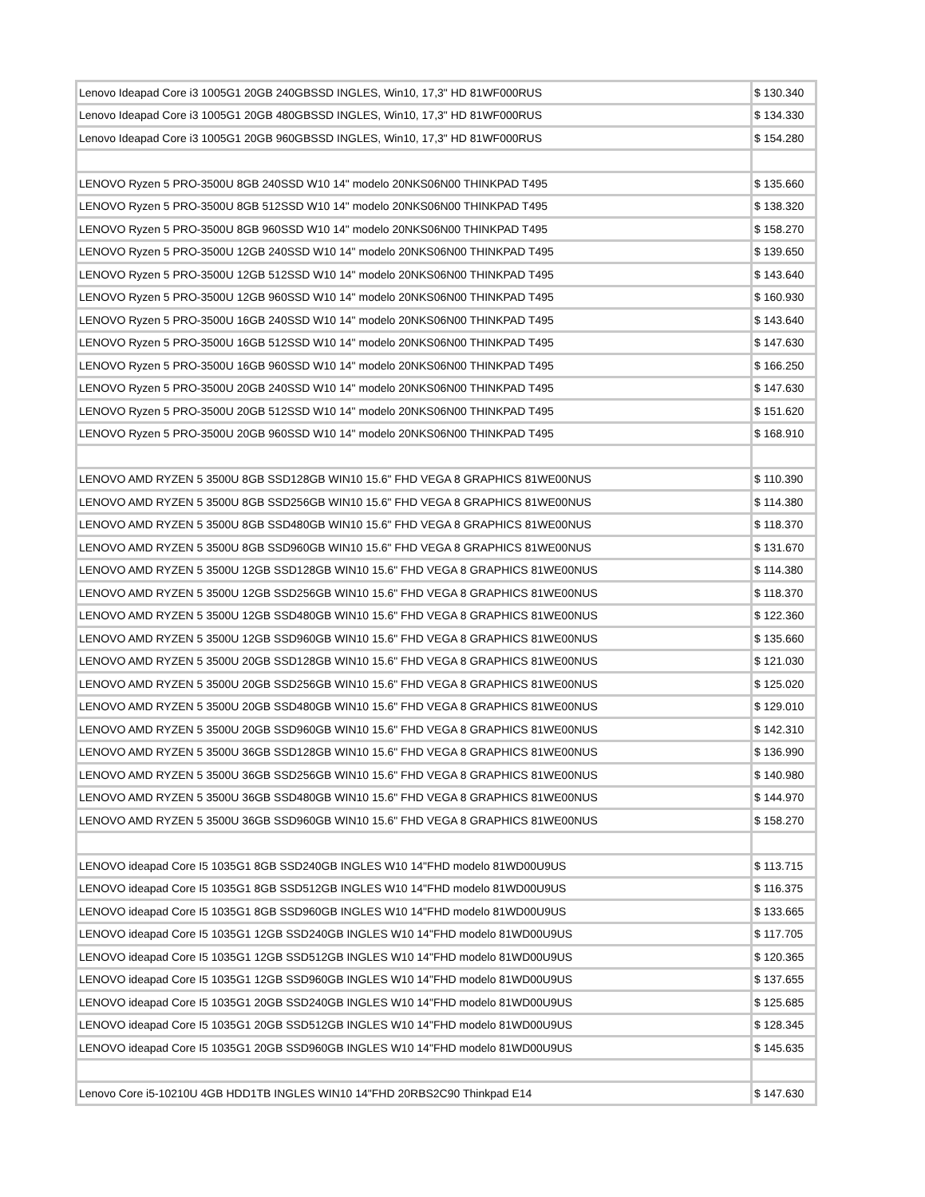| Lenovo Ideapad Core i3 1005G1 20GB 240GBSSD INGLES, Win10, 17,3" HD 81WF000RUS | $ 130.340 |
| Lenovo Ideapad Core i3 1005G1 20GB 480GBSSD INGLES, Win10, 17,3" HD 81WF000RUS | $ 134.330 |
| Lenovo Ideapad Core i3 1005G1 20GB 960GBSSD INGLES, Win10, 17,3" HD 81WF000RUS | $ 154.280 |
| LENOVO Ryzen 5 PRO-3500U 8GB 240SSD W10 14" modelo 20NKS06N00 THINKPAD T495 | $ 135.660 |
| LENOVO Ryzen 5 PRO-3500U 8GB 512SSD W10 14" modelo 20NKS06N00 THINKPAD T495 | $ 138.320 |
| LENOVO Ryzen 5 PRO-3500U 8GB 960SSD W10 14" modelo 20NKS06N00 THINKPAD T495 | $ 158.270 |
| LENOVO Ryzen 5 PRO-3500U 12GB 240SSD W10 14" modelo 20NKS06N00 THINKPAD T495 | $ 139.650 |
| LENOVO Ryzen 5 PRO-3500U 12GB 512SSD W10 14" modelo 20NKS06N00 THINKPAD T495 | $ 143.640 |
| LENOVO Ryzen 5 PRO-3500U 12GB 960SSD W10 14" modelo 20NKS06N00 THINKPAD T495 | $ 160.930 |
| LENOVO Ryzen 5 PRO-3500U 16GB 240SSD W10 14" modelo 20NKS06N00 THINKPAD T495 | $ 143.640 |
| LENOVO Ryzen 5 PRO-3500U 16GB 512SSD W10 14" modelo 20NKS06N00 THINKPAD T495 | $ 147.630 |
| LENOVO Ryzen 5 PRO-3500U 16GB 960SSD W10 14" modelo 20NKS06N00 THINKPAD T495 | $ 166.250 |
| LENOVO Ryzen 5 PRO-3500U 20GB 240SSD W10 14" modelo 20NKS06N00 THINKPAD T495 | $ 147.630 |
| LENOVO Ryzen 5 PRO-3500U 20GB 512SSD W10 14" modelo 20NKS06N00 THINKPAD T495 | $ 151.620 |
| LENOVO Ryzen 5 PRO-3500U 20GB 960SSD W10 14" modelo 20NKS06N00 THINKPAD T495 | $ 168.910 |
| LENOVO AMD RYZEN 5 3500U 8GB SSD128GB WIN10 15.6" FHD VEGA 8 GRAPHICS 81WE00NUS | $ 110.390 |
| LENOVO AMD RYZEN 5 3500U 8GB SSD256GB WIN10 15.6" FHD VEGA 8 GRAPHICS 81WE00NUS | $ 114.380 |
| LENOVO AMD RYZEN 5 3500U 8GB SSD480GB WIN10 15.6" FHD VEGA 8 GRAPHICS 81WE00NUS | $ 118.370 |
| LENOVO AMD RYZEN 5 3500U 8GB SSD960GB WIN10 15.6" FHD VEGA 8 GRAPHICS 81WE00NUS | $ 131.670 |
| LENOVO AMD RYZEN 5 3500U 12GB SSD128GB WIN10 15.6" FHD VEGA 8 GRAPHICS 81WE00NUS | $ 114.380 |
| LENOVO AMD RYZEN 5 3500U 12GB SSD256GB WIN10 15.6" FHD VEGA 8 GRAPHICS 81WE00NUS | $ 118.370 |
| LENOVO AMD RYZEN 5 3500U 12GB SSD480GB WIN10 15.6" FHD VEGA 8 GRAPHICS 81WE00NUS | $ 122.360 |
| LENOVO AMD RYZEN 5 3500U 12GB SSD960GB WIN10 15.6" FHD VEGA 8 GRAPHICS 81WE00NUS | $ 135.660 |
| LENOVO AMD RYZEN 5 3500U 20GB SSD128GB WIN10 15.6" FHD VEGA 8 GRAPHICS 81WE00NUS | $ 121.030 |
| LENOVO AMD RYZEN 5 3500U 20GB SSD256GB WIN10 15.6" FHD VEGA 8 GRAPHICS 81WE00NUS | $ 125.020 |
| LENOVO AMD RYZEN 5 3500U 20GB SSD480GB WIN10 15.6" FHD VEGA 8 GRAPHICS 81WE00NUS | $ 129.010 |
| LENOVO AMD RYZEN 5 3500U 20GB SSD960GB WIN10 15.6" FHD VEGA 8 GRAPHICS 81WE00NUS | $ 142.310 |
| LENOVO AMD RYZEN 5 3500U 36GB SSD128GB WIN10 15.6" FHD VEGA 8 GRAPHICS 81WE00NUS | $ 136.990 |
| LENOVO AMD RYZEN 5 3500U 36GB SSD256GB WIN10 15.6" FHD VEGA 8 GRAPHICS 81WE00NUS | $ 140.980 |
| LENOVO AMD RYZEN 5 3500U 36GB SSD480GB WIN10 15.6" FHD VEGA 8 GRAPHICS 81WE00NUS | $ 144.970 |
| LENOVO AMD RYZEN 5 3500U 36GB SSD960GB WIN10 15.6" FHD VEGA 8 GRAPHICS 81WE00NUS | $ 158.270 |
| LENOVO ideapad Core I5 1035G1 8GB SSD240GB INGLES W10 14"FHD modelo 81WD00U9US | $ 113.715 |
| LENOVO ideapad Core I5 1035G1 8GB SSD512GB INGLES W10 14"FHD modelo 81WD00U9US | $ 116.375 |
| LENOVO ideapad Core I5 1035G1 8GB SSD960GB INGLES W10 14"FHD modelo 81WD00U9US | $ 133.665 |
| LENOVO ideapad Core I5 1035G1 12GB SSD240GB INGLES W10 14"FHD modelo 81WD00U9US | $ 117.705 |
| LENOVO ideapad Core I5 1035G1 12GB SSD512GB INGLES W10 14"FHD modelo 81WD00U9US | $ 120.365 |
| LENOVO ideapad Core I5 1035G1 12GB SSD960GB INGLES W10 14"FHD modelo 81WD00U9US | $ 137.655 |
| LENOVO ideapad Core I5 1035G1 20GB SSD240GB INGLES W10 14"FHD modelo 81WD00U9US | $ 125.685 |
| LENOVO ideapad Core I5 1035G1 20GB SSD512GB INGLES W10 14"FHD modelo 81WD00U9US | $ 128.345 |
| LENOVO ideapad Core I5 1035G1 20GB SSD960GB INGLES W10 14"FHD modelo 81WD00U9US | $ 145.635 |
| Lenovo Core i5-10210U 4GB HDD1TB INGLES WIN10 14"FHD 20RBS2C90 Thinkpad E14 | $ 147.630 |